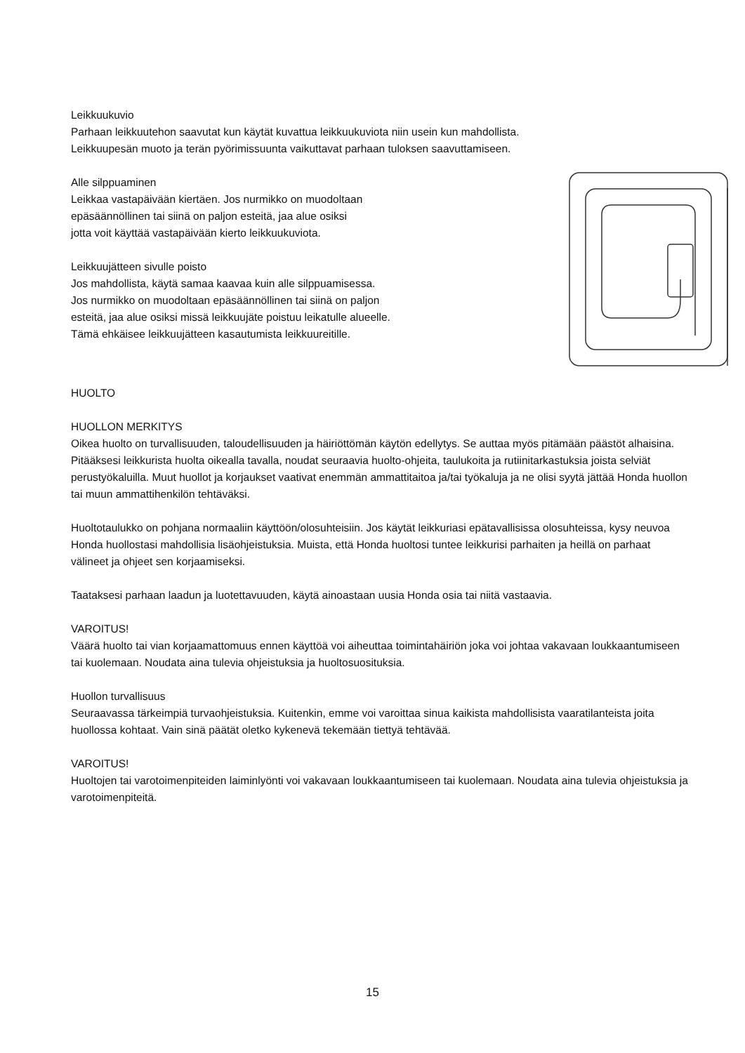Leikkuukuvio
Parhaan leikkuutehon saavutat kun käytät kuvattua leikkuukuviota niin usein kun mahdollista.
Leikkuupesän muoto ja terän pyörimissuunta vaikuttavat parhaan tuloksen saavuttamiseen.
Alle silppuaminen
Leikkaa vastapäivään kiertäen. Jos nurmikko on muodoltaan
epäsäännöllinen tai siinä on paljon esteitä, jaa alue osiksi
jotta voit käyttää vastapäivään kierto leikkuukuviota.
Leikkuujätteen sivulle poisto
Jos mahdollista, käytä samaa kaavaa kuin alle silppuamisessa.
Jos nurmikko on muodoltaan epäsäännöllinen tai siinä on paljon
esteitä, jaa alue osiksi missä leikkuujäte poistuu leikatulle alueelle.
Tämä ehkäisee leikkuujätteen kasautumista leikkuureitille.
HUOLTO
HUOLLON MERKITYS
Oikea huolto on turvallisuuden, taloudellisuuden ja häiriöttömän käytön edellytys. Se auttaa myös pitämään päästöt alhaisina. Pitääksesi leikkurista huolta oikealla tavalla, noudat seuraavia huolto-ohjeita, taulukoita ja rutiinitarkastuksia joista selviät perustyökaluilla. Muut huollot ja korjaukset vaativat enemmän ammattitaitoa ja/tai työkaluja ja ne olisi syytä jättää Honda huollon tai muun ammattihenkilön tehtäväksi.
Huoltotaulukko on pohjana normaaliin käyttöön/olosuhteisiin. Jos käytät leikkuriasi epätavallisissa olosuhteissa, kysy neuvoa Honda huollostasi mahdollisia lisäohjeistuksia. Muista, että Honda huoltosi tuntee leikkurisi parhaiten ja heillä on parhaat välineet ja ohjeet sen korjaamiseksi.
Taataksesi parhaan laadun ja luotettavuuden, käytä ainoastaan uusia Honda osia tai niitä vastaavia.
VAROITUS!
Väärä huolto tai vian korjaamattomuus ennen käyttöä voi aiheuttaa toimintahäiriön joka voi johtaa vakavaan loukkaantumiseen tai kuolemaan. Noudata aina tulevia ohjeistuksia ja huoltosuosituksia.
Huollon turvallisuus
Seuraavassa tärkeimpiä turvaohjeistuksia. Kuitenkin, emme voi varoittaa sinua kaikista mahdollisista vaaratilanteista joita huollossa kohtaat. Vain sinä päätät oletko kykenevä tekemään tiettyä tehtävää.
VAROITUS!
Huoltojen tai varotoimenpiteiden laiminlyönti voi vakavaan loukkaantumiseen tai kuolemaan. Noudata aina tulevia ohjeistuksia ja varotoimenpiteitä.
15